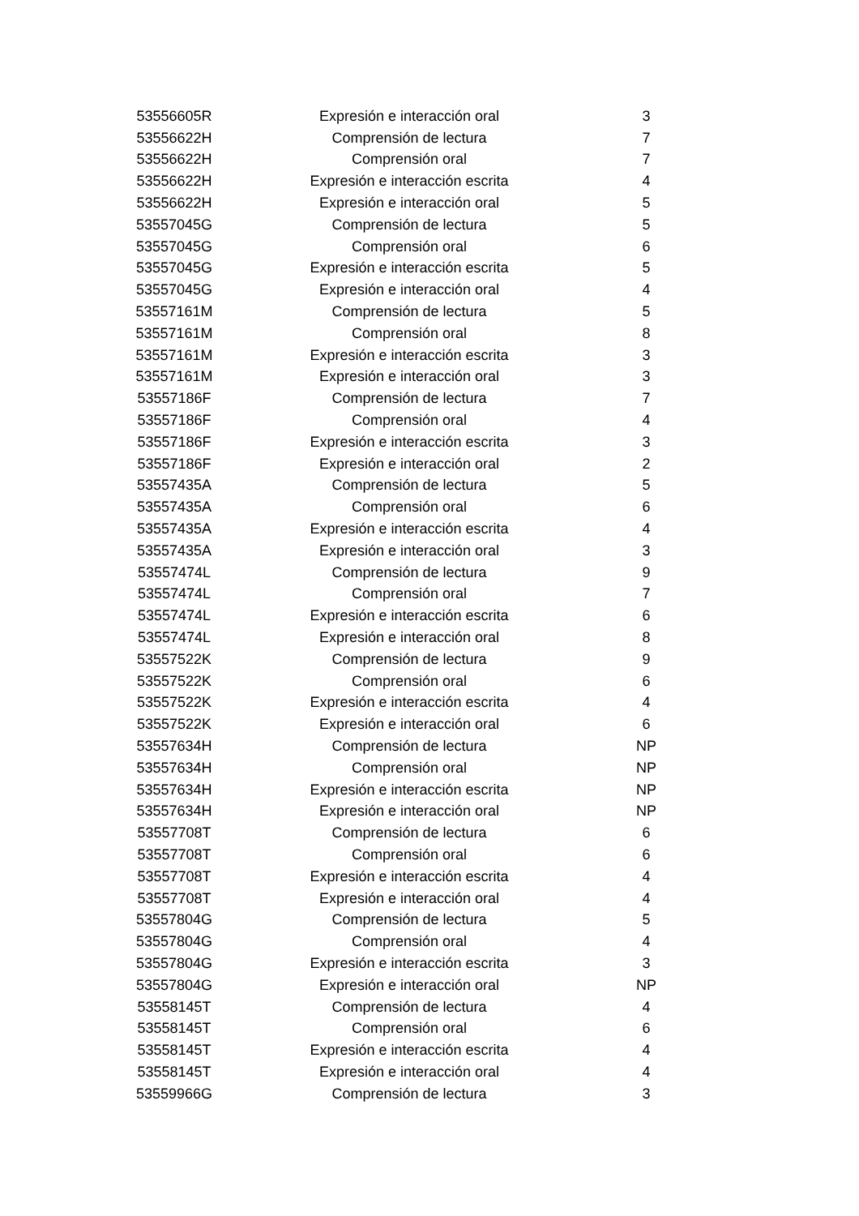| 53556605R | Expresión e interacción oral | 3 |
| 53556622H | Comprensión de lectura | 7 |
| 53556622H | Comprensión oral | 7 |
| 53556622H | Expresión e interacción escrita | 4 |
| 53556622H | Expresión e interacción oral | 5 |
| 53557045G | Comprensión de lectura | 5 |
| 53557045G | Comprensión oral | 6 |
| 53557045G | Expresión e interacción escrita | 5 |
| 53557045G | Expresión e interacción oral | 4 |
| 53557161M | Comprensión de lectura | 5 |
| 53557161M | Comprensión oral | 8 |
| 53557161M | Expresión e interacción escrita | 3 |
| 53557161M | Expresión e interacción oral | 3 |
| 53557186F | Comprensión de lectura | 7 |
| 53557186F | Comprensión oral | 4 |
| 53557186F | Expresión e interacción escrita | 3 |
| 53557186F | Expresión e interacción oral | 2 |
| 53557435A | Comprensión de lectura | 5 |
| 53557435A | Comprensión oral | 6 |
| 53557435A | Expresión e interacción escrita | 4 |
| 53557435A | Expresión e interacción oral | 3 |
| 53557474L | Comprensión de lectura | 9 |
| 53557474L | Comprensión oral | 7 |
| 53557474L | Expresión e interacción escrita | 6 |
| 53557474L | Expresión e interacción oral | 8 |
| 53557522K | Comprensión de lectura | 9 |
| 53557522K | Comprensión oral | 6 |
| 53557522K | Expresión e interacción escrita | 4 |
| 53557522K | Expresión e interacción oral | 6 |
| 53557634H | Comprensión de lectura | NP |
| 53557634H | Comprensión oral | NP |
| 53557634H | Expresión e interacción escrita | NP |
| 53557634H | Expresión e interacción oral | NP |
| 53557708T | Comprensión de lectura | 6 |
| 53557708T | Comprensión oral | 6 |
| 53557708T | Expresión e interacción escrita | 4 |
| 53557708T | Expresión e interacción oral | 4 |
| 53557804G | Comprensión de lectura | 5 |
| 53557804G | Comprensión oral | 4 |
| 53557804G | Expresión e interacción escrita | 3 |
| 53557804G | Expresión e interacción oral | NP |
| 53558145T | Comprensión de lectura | 4 |
| 53558145T | Comprensión oral | 6 |
| 53558145T | Expresión e interacción escrita | 4 |
| 53558145T | Expresión e interacción oral | 4 |
| 53559966G | Comprensión de lectura | 3 |